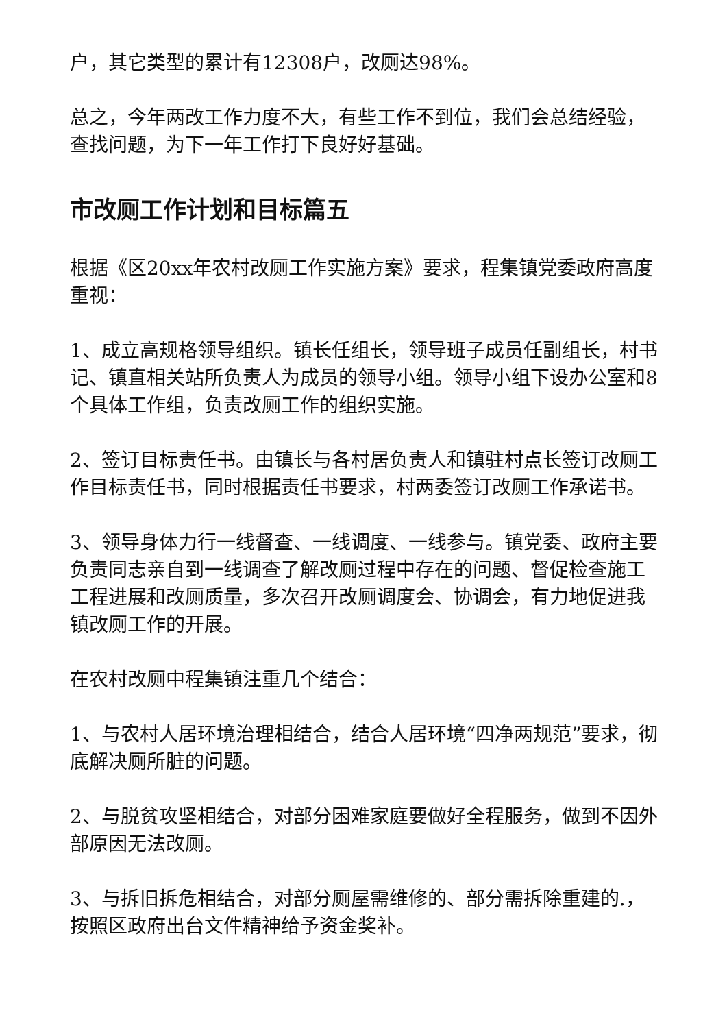户，其它类型的累计有12308户，改厕达98%。
总之，今年两改工作力度不大，有些工作不到位，我们会总结经验，查找问题，为下一年工作打下良好好基础。
市改厕工作计划和目标篇五
根据《区20xx年农村改厕工作实施方案》要求，程集镇党委政府高度重视：
1、成立高规格领导组织。镇长任组长，领导班子成员任副组长，村书记、镇直相关站所负责人为成员的领导小组。领导小组下设办公室和8个具体工作组，负责改厕工作的组织实施。
2、签订目标责任书。由镇长与各村居负责人和镇驻村点长签订改厕工作目标责任书，同时根据责任书要求，村两委签订改厕工作承诺书。
3、领导身体力行一线督查、一线调度、一线参与。镇党委、政府主要负责同志亲自到一线调查了解改厕过程中存在的问题、督促检查施工工程进展和改厕质量，多次召开改厕调度会、协调会，有力地促进我镇改厕工作的开展。
在农村改厕中程集镇注重几个结合：
1、与农村人居环境治理相结合，结合人居环境“四净两规范”要求，彻底解决厕所脏的问题。
2、与脱贫攻坚相结合，对部分困难家庭要做好全程服务，做到不因外部原因无法改厕。
3、与拆旧拆危相结合，对部分厕屋需维修的、部分需拆除重建的.，按照区政府出台文件精神给予资金奖补。